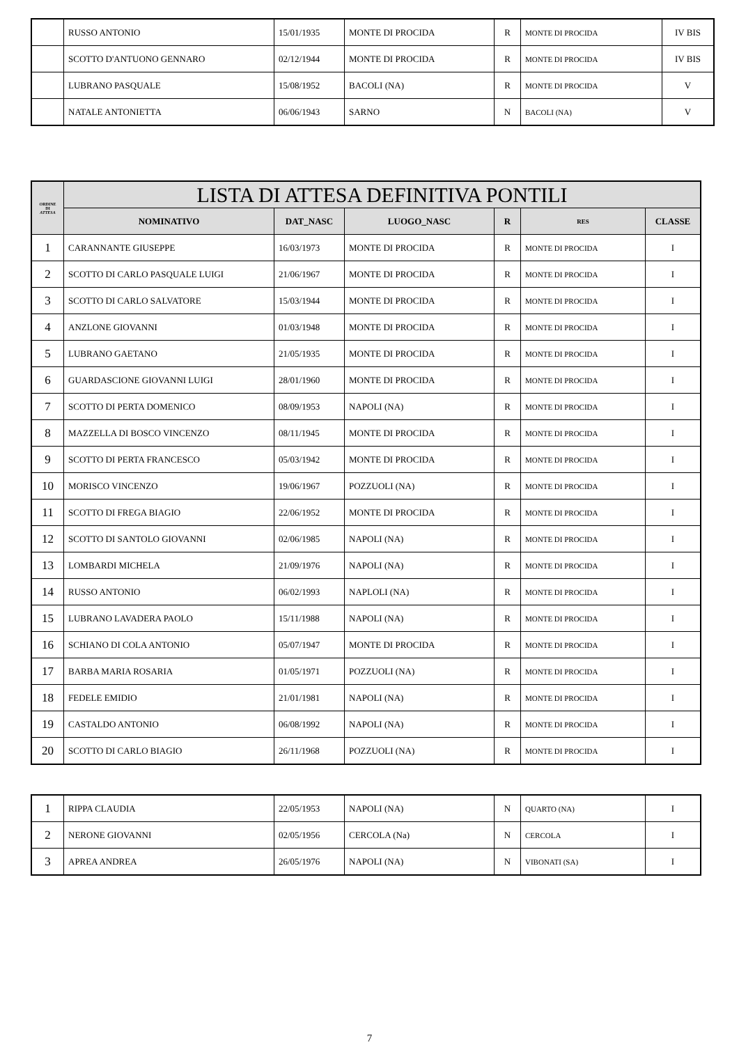| | RUSSO ANTONIO | 15/01/1935 | MONTE DI PROCIDA | R | MONTE DI PROCIDA | IV BIS |
| | SCOTTO D'ANTUONO GENNARO | 02/12/1944 | MONTE DI PROCIDA | R | MONTE DI PROCIDA | IV BIS |
| | LUBRANO PASQUALE | 15/08/1952 | BACOLI (NA) | R | MONTE DI PROCIDA | V |
| | NATALE ANTONIETTA | 06/06/1943 | SARNO | N | BACOLI (NA) | V |
| ORDINE DI ATTESA | LISTA DI ATTESA DEFINITIVA PONTILI | | | | | |
| --- | --- | --- | --- | --- | --- | --- |
| | NOMINATIVO | DAT_NASC | LUOGO_NASC | R | RES | CLASSE |
| 1 | CARANNANTE GIUSEPPE | 16/03/1973 | MONTE DI PROCIDA | R | MONTE DI PROCIDA | I |
| 2 | SCOTTO DI CARLO PASQUALE LUIGI | 21/06/1967 | MONTE DI PROCIDA | R | MONTE DI PROCIDA | I |
| 3 | SCOTTO DI CARLO SALVATORE | 15/03/1944 | MONTE DI PROCIDA | R | MONTE DI PROCIDA | I |
| 4 | ANZLONE GIOVANNI | 01/03/1948 | MONTE DI PROCIDA | R | MONTE DI PROCIDA | I |
| 5 | LUBRANO GAETANO | 21/05/1935 | MONTE DI PROCIDA | R | MONTE DI PROCIDA | I |
| 6 | GUARDASCIONE GIOVANNI LUIGI | 28/01/1960 | MONTE DI PROCIDA | R | MONTE DI PROCIDA | I |
| 7 | SCOTTO DI PERTA DOMENICO | 08/09/1953 | NAPOLI (NA) | R | MONTE DI PROCIDA | I |
| 8 | MAZZELLA DI BOSCO VINCENZO | 08/11/1945 | MONTE DI PROCIDA | R | MONTE DI PROCIDA | I |
| 9 | SCOTTO DI PERTA FRANCESCO | 05/03/1942 | MONTE DI PROCIDA | R | MONTE DI PROCIDA | I |
| 10 | MORISCO VINCENZO | 19/06/1967 | POZZUOLI (NA) | R | MONTE DI PROCIDA | I |
| 11 | SCOTTO DI FREGA BIAGIO | 22/06/1952 | MONTE DI PROCIDA | R | MONTE DI PROCIDA | I |
| 12 | SCOTTO DI SANTOLO GIOVANNI | 02/06/1985 | NAPOLI (NA) | R | MONTE DI PROCIDA | I |
| 13 | LOMBARDI MICHELA | 21/09/1976 | NAPOLI (NA) | R | MONTE DI PROCIDA | I |
| 14 | RUSSO ANTONIO | 06/02/1993 | NAPLOLI (NA) | R | MONTE DI PROCIDA | I |
| 15 | LUBRANO LAVADERA PAOLO | 15/11/1988 | NAPOLI (NA) | R | MONTE DI PROCIDA | I |
| 16 | SCHIANO DI COLA ANTONIO | 05/07/1947 | MONTE DI PROCIDA | R | MONTE DI PROCIDA | I |
| 17 | BARBA MARIA ROSARIA | 01/05/1971 | POZZUOLI (NA) | R | MONTE DI PROCIDA | I |
| 18 | FEDELE EMIDIO | 21/01/1981 | NAPOLI (NA) | R | MONTE DI PROCIDA | I |
| 19 | CASTALDO ANTONIO | 06/08/1992 | NAPOLI (NA) | R | MONTE DI PROCIDA | I |
| 20 | SCOTTO DI CARLO BIAGIO | 26/11/1968 | POZZUOLI (NA) | R | MONTE DI PROCIDA | I |
| 1 | RIPPA CLAUDIA | 22/05/1953 | NAPOLI (NA) | N | QUARTO (NA) | I |
| 2 | NERONE GIOVANNI | 02/05/1956 | CERCOLA (Na) | N | CERCOLA | I |
| 3 | APREA ANDREA | 26/05/1976 | NAPOLI (NA) | N | VIBONATI (SA) | I |
7